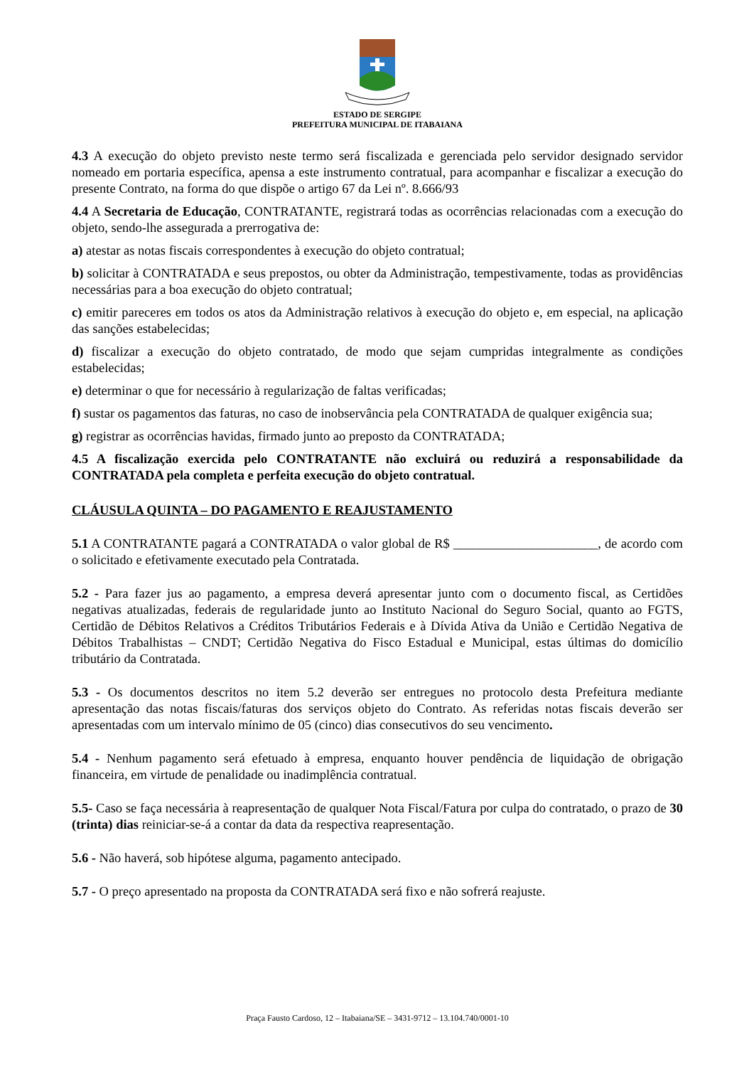ESTADO DE SERGIPE
PREFEITURA MUNICIPAL DE ITABAIANA
4.3 A execução do objeto previsto neste termo será fiscalizada e gerenciada pelo servidor designado servidor nomeado em portaria específica, apensa a este instrumento contratual, para acompanhar e fiscalizar a execução do presente Contrato, na forma do que dispõe o artigo 67 da Lei nº. 8.666/93
4.4 A Secretaria de Educação, CONTRATANTE, registrará todas as ocorrências relacionadas com a execução do objeto, sendo-lhe assegurada a prerrogativa de:
a) atestar as notas fiscais correspondentes à execução do objeto contratual;
b) solicitar à CONTRATADA e seus prepostos, ou obter da Administração, tempestivamente, todas as providências necessárias para a boa execução do objeto contratual;
c) emitir pareceres em todos os atos da Administração relativos à execução do objeto e, em especial, na aplicação das sanções estabelecidas;
d) fiscalizar a execução do objeto contratado, de modo que sejam cumpridas integralmente as condições estabelecidas;
e) determinar o que for necessário à regularização de faltas verificadas;
f) sustar os pagamentos das faturas, no caso de inobservância pela CONTRATADA de qualquer exigência sua;
g) registrar as ocorrências havidas, firmado junto ao preposto da CONTRATADA;
4.5 A fiscalização exercida pelo CONTRATANTE não excluirá ou reduzirá a responsabilidade da CONTRATADA pela completa e perfeita execução do objeto contratual.
CLÁUSULA QUINTA – DO PAGAMENTO E REAJUSTAMENTO
5.1 A CONTRATANTE pagará a CONTRATADA o valor global de R$ ______________________, de acordo com o solicitado e efetivamente executado pela Contratada.
5.2 - Para fazer jus ao pagamento, a empresa deverá apresentar junto com o documento fiscal, as Certidões negativas atualizadas, federais de regularidade junto ao Instituto Nacional do Seguro Social, quanto ao FGTS, Certidão de Débitos Relativos a Créditos Tributários Federais e à Dívida Ativa da União e Certidão Negativa de Débitos Trabalhistas – CNDT; Certidão Negativa do Fisco Estadual e Municipal, estas últimas do domicílio tributário da Contratada.
5.3 - Os documentos descritos no item 5.2 deverão ser entregues no protocolo desta Prefeitura mediante apresentação das notas fiscais/faturas dos serviços objeto do Contrato. As referidas notas fiscais deverão ser apresentadas com um intervalo mínimo de 05 (cinco) dias consecutivos do seu vencimento.
5.4 - Nenhum pagamento será efetuado à empresa, enquanto houver pendência de liquidação de obrigação financeira, em virtude de penalidade ou inadimplência contratual.
5.5- Caso se faça necessária à reapresentação de qualquer Nota Fiscal/Fatura por culpa do contratado, o prazo de 30 (trinta) dias reiniciar-se-á a contar da data da respectiva reapresentação.
5.6 - Não haverá, sob hipótese alguma, pagamento antecipado.
5.7 - O preço apresentado na proposta da CONTRATADA será fixo e não sofrerá reajuste.
Praça Fausto Cardoso, 12 – Itabaiana/SE – 3431-9712 – 13.104.740/0001-10